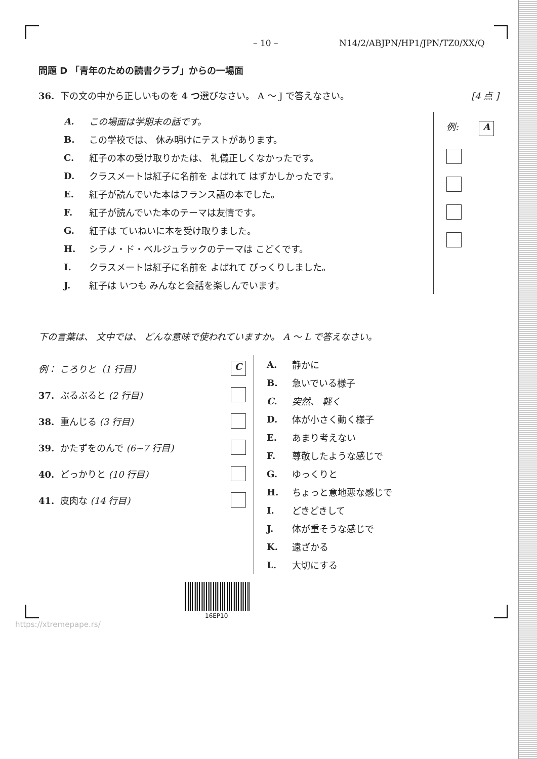– 10 – N14/2/ABJPN/HP1/JPN/TZ0/XX/Q
問題 D 「青年のための読書クラブ」からの一場面
36. 下の文の中から正しいものを 4 つ選びなさい。 A ～ J で答えなさい。 [4 点 ]
A. この場面は学期末の話です。
B. この学校では、 休み明けにテストがあります。
C. 紅子の本の受け取りかたは、 礼儀正しくなかったです。
D. クラスメートは紅子に名前を よばれて はずかしかったです。
E. 紅子が読んでいた本はフランス語の本でした。
F. 紅子が読んでいた本のテーマは友情です。
G. 紅子は ていねいに本を受け取りました。
H. シラノ・ド・ベルジュラックのテーマは こどくです。
I. クラスメートは紅子に名前を よばれて びっくりしました。
J. 紅子は いつも みんなと会話を楽しんでいます。
例: A
下の言葉は、 文中では、 どんな意味で使われていますか。 A ～ L で答えなさい。
例： ころりと（1 行目） C
37. ぶるぶると (2 行目)
38. 重んじる (3 行目)
39. かたずをのんで (6~7 行目)
40. どっかりと (10 行目)
41. 皮肉な (14 行目)
A. 静かに
B. 急いでいる様子
C. 突然、 軽く
D. 体が小さく動く様子
E. あまり考えない
F. 尊敬したような感じで
G. ゆっくりと
H. ちょっと意地悪な感じで
I. どきどきして
J. 体が重そうな感じで
K. 遠ざかる
L. 大切にする
16EP10
https://xtremepape.rs/